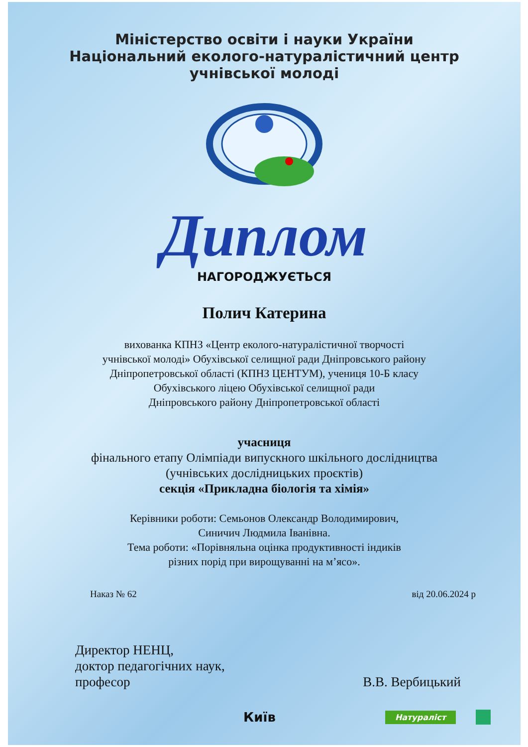Міністерство освіти і науки України
Національний еколого-натуралістичний центр
учнівської молоді
Диплом
НАГОРОДЖУЄТЬСЯ
Полич Катерина
вихованка КПНЗ «Центр еколого-натуралістичної творчості
учнівської молоді» Обухівської селищної ради Дніпровського району
Дніпропетровської області (КПНЗ ЦЕНТУМ), учениця 10-Б класу
Обухівського ліцею Обухівської селищної ради
Дніпровського району Дніпропетровської області
учасниця
фінального етапу Олімпіади випускного шкільного дослідництва
(учнівських дослідницьких проєктів)
секція «Прикладна біологія та хімія»
Керівники роботи: Семьонов Олександр Володимирович,
Синичич Людмила Іванівна.
Тема роботи: «Порівняльна оцінка продуктивності індиків
різних порід при вирощуванні на м’ясо».
Наказ № 62 від 20.06.2024 р
Директор НЕНЦ,
доктор педагогічних наук,
професор
В.В. Вербицький
Київ Натураліст